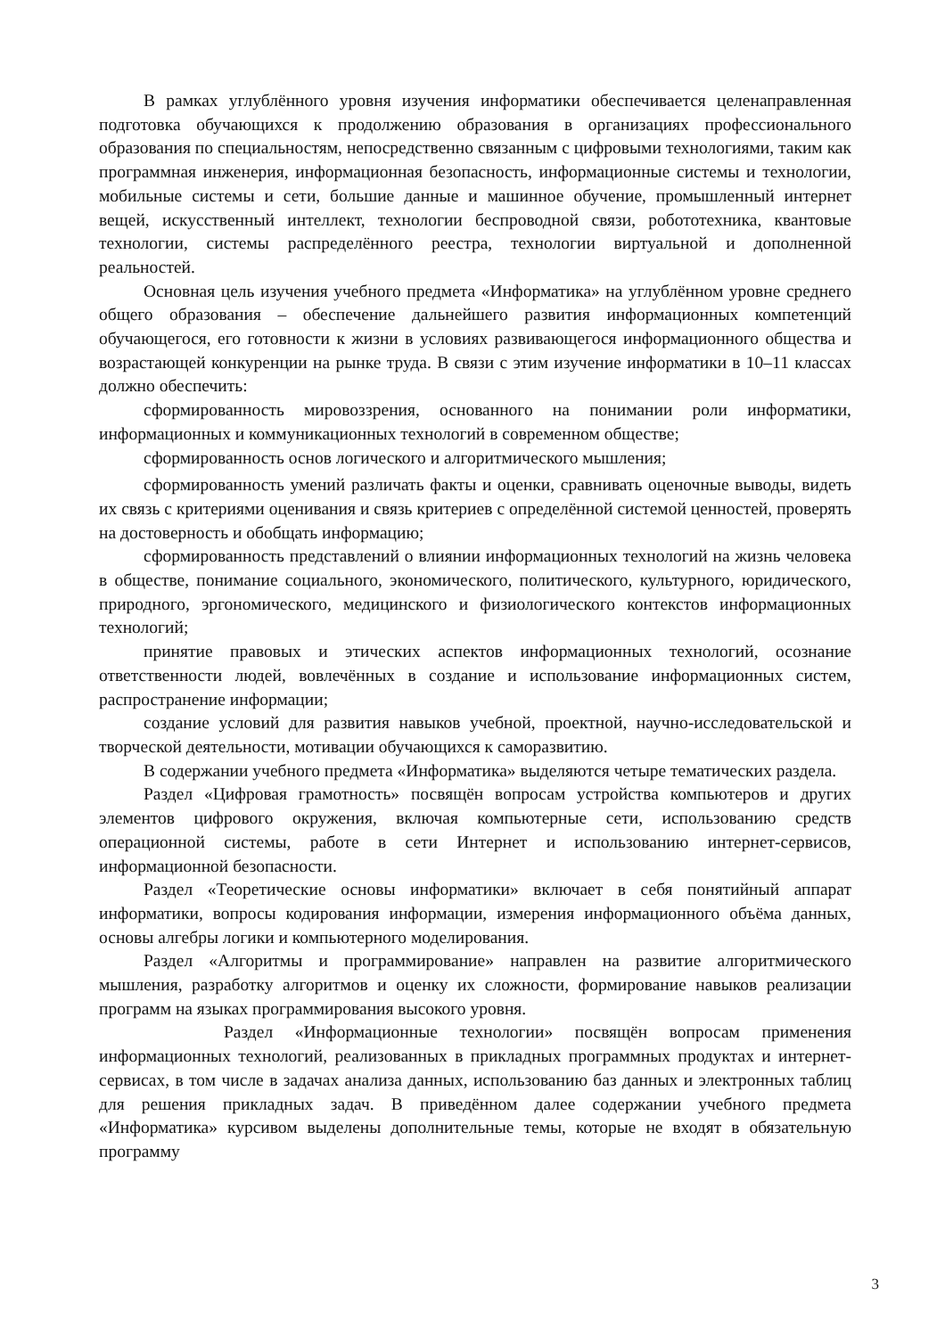В рамках углублённого уровня изучения информатики обеспечивается целенаправленная подготовка обучающихся к продолжению образования в организациях профессионального образования по специальностям, непосредственно связанным с цифровыми технологиями, таким как программная инженерия, информационная безопасность, информационные системы и технологии, мобильные системы и сети, большие данные и машинное обучение, промышленный интернет вещей, искусственный интеллект, технологии беспроводной связи, робототехника, квантовые технологии, системы распределённого реестра, технологии виртуальной и дополненной реальностей.
Основная цель изучения учебного предмета «Информатика» на углублённом уровне среднего общего образования – обеспечение дальнейшего развития информационных компетенций обучающегося, его готовности к жизни в условиях развивающегося информационного общества и возрастающей конкуренции на рынке труда. В связи с этим изучение информатики в 10–11 классах должно обеспечить:
сформированность мировоззрения, основанного на понимании роли информатики, информационных и коммуникационных технологий в современном обществе;
сформированность основ логического и алгоритмического мышления;
сформированность умений различать факты и оценки, сравнивать оценочные выводы, видеть их связь с критериями оценивания и связь критериев с определённой системой ценностей, проверять на достоверность и обобщать информацию;
сформированность представлений о влиянии информационных технологий на жизнь человека в обществе, понимание социального, экономического, политического, культурного, юридического, природного, эргономического, медицинского и физиологического контекстов информационных технологий;
принятие правовых и этических аспектов информационных технологий, осознание ответственности людей, вовлечённых в создание и использование информационных систем, распространение информации;
создание условий для развития навыков учебной, проектной, научно-исследовательской и творческой деятельности, мотивации обучающихся к саморазвитию.
В содержании учебного предмета «Информатика» выделяются четыре тематических раздела.
Раздел «Цифровая грамотность» посвящён вопросам устройства компьютеров и других элементов цифрового окружения, включая компьютерные сети, использованию средств операционной системы, работе в сети Интернет и использованию интернет-сервисов, информационной безопасности.
Раздел «Теоретические основы информатики» включает в себя понятийный аппарат информатики, вопросы кодирования информации, измерения информационного объёма данных, основы алгебры логики и компьютерного моделирования.
Раздел «Алгоритмы и программирование» направлен на развитие алгоритмического мышления, разработку алгоритмов и оценку их сложности, формирование навыков реализации программ на языках программирования высокого уровня.
Раздел «Информационные технологии» посвящён вопросам применения информационных технологий, реализованных в прикладных программных продуктах и интернет-сервисах, в том числе в задачах анализа данных, использованию баз данных и электронных таблиц для решения прикладных задач. В приведённом далее содержании учебного предмета «Информатика» курсивом выделены дополнительные темы, которые не входят в обязательную программу
3